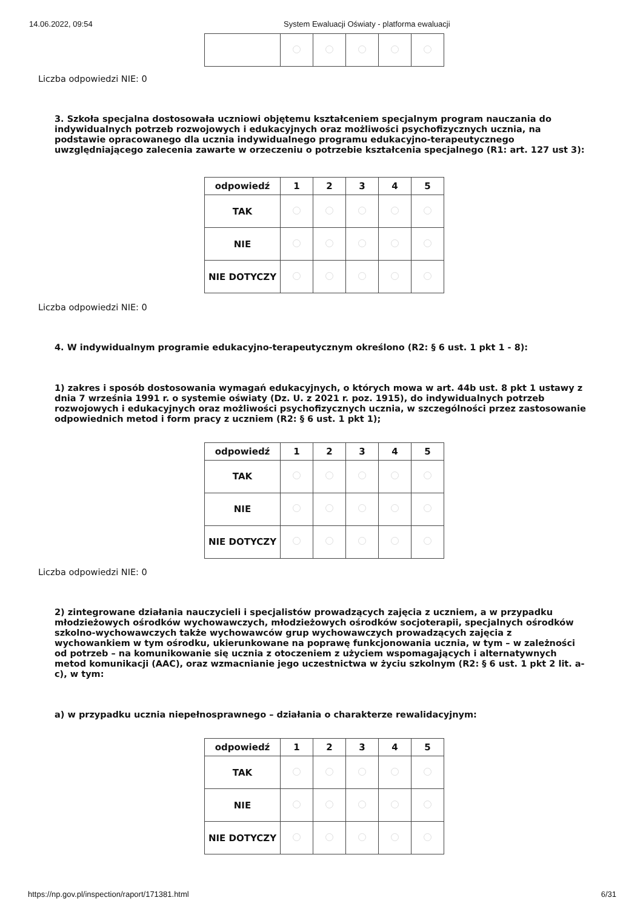14.06.2022, 09:54 System Ewaluacji Oświaty - platforma ewaluacji
Liczba odpowiedzi NIE: 0
3. Szkoła specjalna dostosowała uczniowi objętemu kształceniem specjalnym program nauczania do indywidualnych potrzeb rozwojowych i edukacyjnych oraz możliwości psychofizycznych ucznia, na podstawie opracowanego dla ucznia indywidualnego programu edukacyjno-terapeutycznego uwzględniającego zalecenia zawarte w orzeczeniu o potrzebie kształcenia specjalnego (R1: art. 127 ust 3):
| odpowiedź | 1 | 2 | 3 | 4 | 5 |
| --- | --- | --- | --- | --- | --- |
| TAK | | | | | |
| NIE | | | | | |
| NIE DOTYCZY | | | | | |
Liczba odpowiedzi NIE: 0
4. W indywidualnym programie edukacyjno-terapeutycznym określono (R2: § 6 ust. 1 pkt 1 - 8):
1) zakres i sposób dostosowania wymagań edukacyjnych, o których mowa w art. 44b ust. 8 pkt 1 ustawy z dnia 7 września 1991 r. o systemie oświaty (Dz. U. z 2021 r. poz. 1915), do indywidualnych potrzeb rozwojowych i edukacyjnych oraz możliwości psychofizycznych ucznia, w szczególności przez zastosowanie odpowiednich metod i form pracy z uczniem (R2: § 6 ust. 1 pkt 1);
| odpowiedź | 1 | 2 | 3 | 4 | 5 |
| --- | --- | --- | --- | --- | --- |
| TAK | | | | | |
| NIE | | | | | |
| NIE DOTYCZY | | | | | |
Liczba odpowiedzi NIE: 0
2) zintegrowane działania nauczycieli i specjalistów prowadzących zajęcia z uczniem, a w przypadku młodzieżowych ośrodków wychowawczych, młodzieżowych ośrodków socjoterapii, specjalnych ośrodków szkolno-wychowawczych także wychowawców grup wychowawczych prowadzących zajęcia z wychowankiem w tym ośrodku, ukierunkowane na poprawę funkcjonowania ucznia, w tym – w zależności od potrzeb – na komunikowanie się ucznia z otoczeniem z użyciem wspomagających i alternatywnych metod komunikacji (AAC), oraz wzmacnianie jego uczestnictwa w życiu szkolnym (R2: § 6 ust. 1 pkt 2 lit. a-c), w tym:
a) w przypadku ucznia niepełnosprawnego – działania o charakterze rewalidacyjnym:
| odpowiedź | 1 | 2 | 3 | 4 | 5 |
| --- | --- | --- | --- | --- | --- |
| TAK | | | | | |
| NIE | | | | | |
| NIE DOTYCZY | | | | | |
https://np.gov.pl/inspection/raport/171381.html 6/31